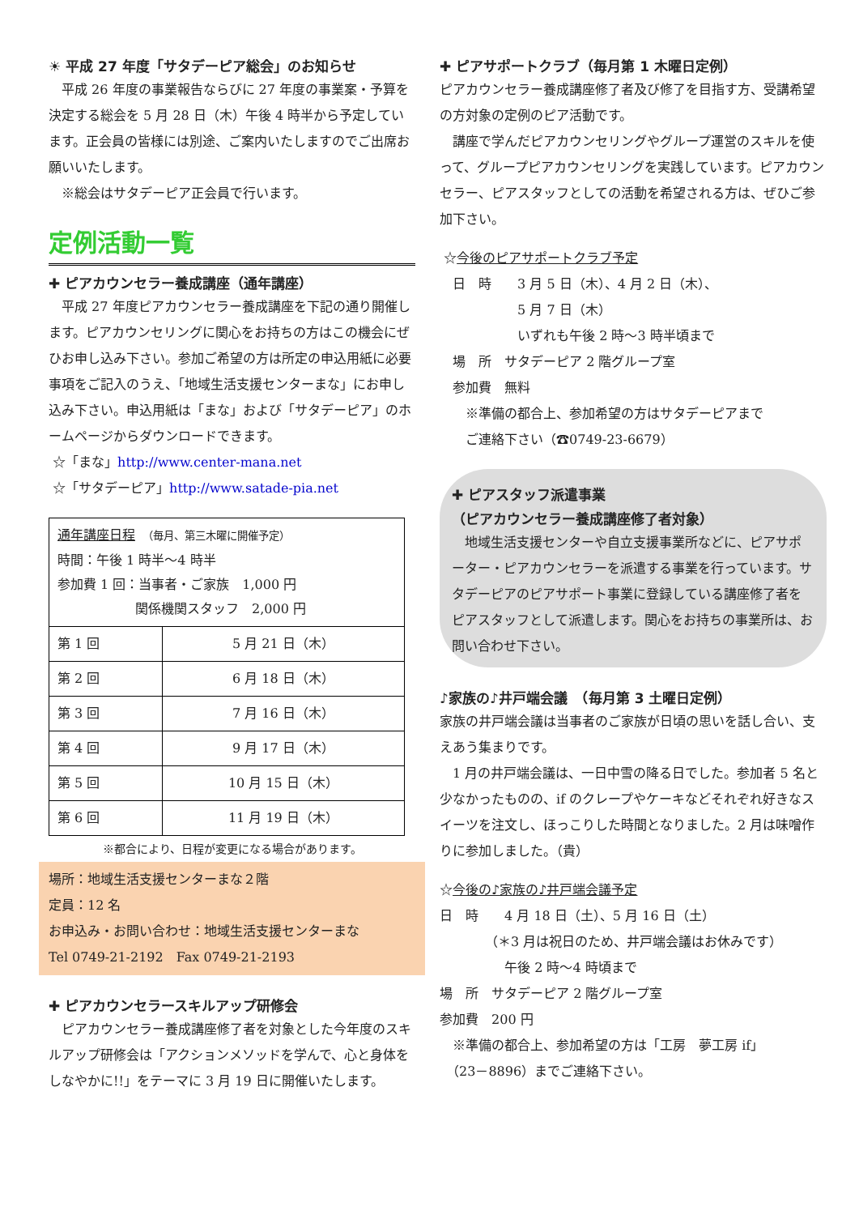☀ 平成 27 年度「サタデーピア総会」のお知らせ
　平成 26 年度の事業報告ならびに 27 年度の事業案・予算を決定する総会を 5 月 28 日（木）午後 4 時半から予定しています。正会員の皆様には別途、ご案内いたしますのでご出席お願いいたします。
　※総会はサタデーピア正会員で行います。
定例活動一覧
✚ ピアカウンセラー養成講座（通年講座）
　平成 27 年度ピアカウンセラー養成講座を下記の通り開催します。ピアカウンセリングに関心をお持ちの方はこの機会にぜひお申し込み下さい。参加ご希望の方は所定の申込用紙に必要事項をご記入のうえ、「地域生活支援センターまな」にお申し込み下さい。申込用紙は「まな」および「サタデーピア」のホームページからダウンロードできます。
☆「まな」http://www.center-mana.net
☆「サタデーピア」http://www.satade-pia.net
| 通年講座日程 （毎月、第三木曜に開催予定） 時間：午後 1 時半～4 時半 参加費 1 回：当事者・ご家族 1,000 円 関係機関スタッフ 2,000 円 | |
| 第 1 回 | 5 月 21 日（木） |
| 第 2 回 | 6 月 18 日（木） |
| 第 3 回 | 7 月 16 日（木） |
| 第 4 回 | 9 月 17 日（木） |
| 第 5 回 | 10 月 15 日（木） |
| 第 6 回 | 11 月 19 日（木） |
※都合により、日程が変更になる場合があります。
場所：地域生活支援センターまな２階
定員：12 名
お申込み・お問い合わせ：地域生活支援センターまな
Tel 0749-21-2192　Fax 0749-21-2193
✚ ピアカウンセラースキルアップ研修会
　ピアカウンセラー養成講座修了者を対象とした今年度のスキルアップ研修会は「アクションメソッドを学んで、心と身体をしなやかに!!」をテーマに 3 月 19 日に開催いたします。
✚ ピアサポートクラブ（毎月第 1 木曜日定例）
ピアカウンセラー養成講座修了者及び修了を目指す方、受講希望の方対象の定例のピア活動です。
　講座で学んだピアカウンセリングやグループ運営のスキルを使って、グループピアカウンセリングを実践しています。ピアカウンセラー、ピアスタッフとしての活動を希望される方は、ぜひご参加下さい。
☆今後のピアサポートクラブ予定
　日　時　　3 月 5 日（木）、4 月 2 日（木）、
　　　　　　5 月 7 日（木）
　　　　　　いずれも午後 2 時～3 時半頃まで
　場　所　サタデーピア 2 階グループ室
　参加費　無料
　　※準備の都合上、参加希望の方はサタデーピアまで
　　ご連絡下さい（☎0749-23-6679）
✚ ピアスタッフ派遣事業
（ピアカウンセラー養成講座修了者対象）
　地域生活支援センターや自立支援事業所などに、ピアサポーター・ピアカウンセラーを派遣する事業を行っています。サタデーピアのピアサポート事業に登録している講座修了者をピアスタッフとして派遣します。関心をお持ちの事業所は、お問い合わせ下さい。
♪家族の♪井戸端会議　（毎月第 3 土曜日定例）
家族の井戸端会議は当事者のご家族が日頃の思いを話し合い、支えあう集まりです。
　1 月の井戸端会議は、一日中雪の降る日でした。参加者 5 名と少なかったものの、if のクレープやケーキなどそれぞれ好きなスイーツを注文し、ほっこりした時間となりました。2 月は味噌作りに参加しました。（貴）
☆今後の♪家族の♪井戸端会議予定
日　時　　4 月 18 日（土）、5 月 16 日（土）
　　　　（＊3 月は祝日のため、井戸端会議はお休みです）
　　　　　午後 2 時～4 時頃まで
場　所　サタデーピア 2 階グループ室
参加費　200 円
　※準備の都合上、参加希望の方は「工房　夢工房 if」
　（23－8896）までご連絡下さい。